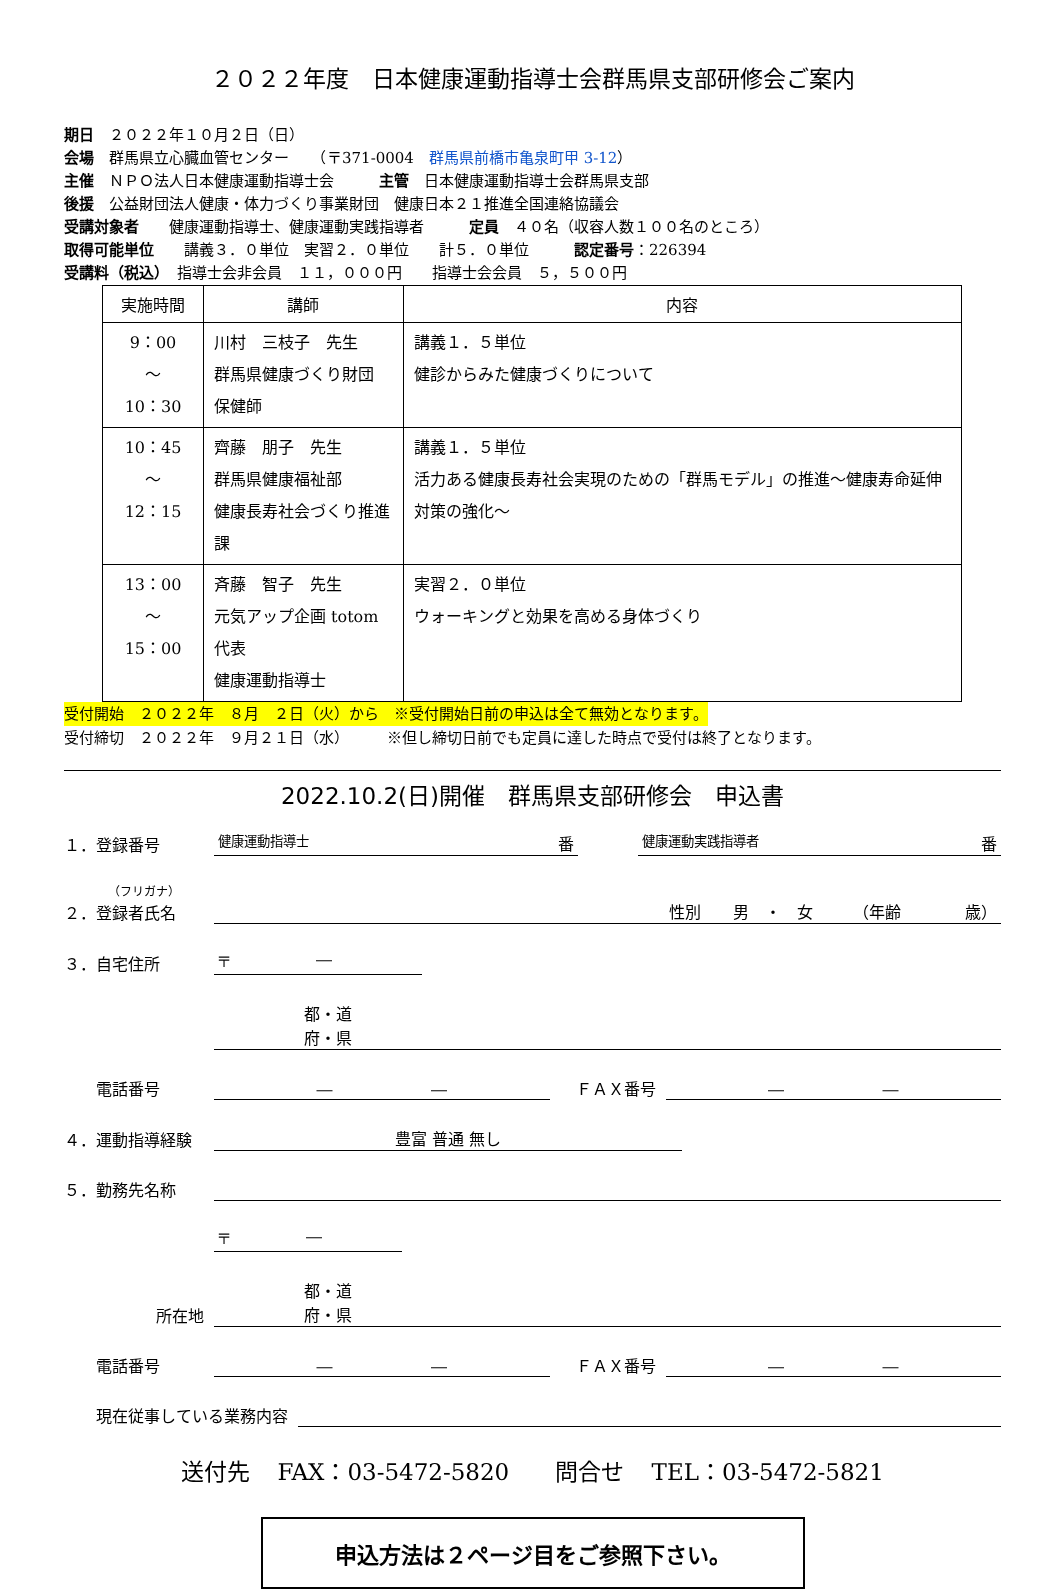２０２２年度　日本健康運動指導士会群馬県支部研修会ご案内
期日　２０２２年１０月２日（日）
会場　群馬県立心臓血管センター　　（〒371-0004　群馬県前橋市亀泉町甲 3-12）
主催　ＮＰＯ法人日本健康運動指導士会　　　主管　日本健康運動指導士会群馬県支部
後援　公益財団法人健康・体力づくり事業財団　健康日本２１推進全国連絡協議会
受講対象者　　健康運動指導士、健康運動実践指導者　　　定員　４０名（収容人数１００名のところ）
取得可能単位　　講義３．０単位　実習２．０単位　　計５．０単位　　　認定番号：226394
受講料（税込）　指導士会非会員　１１，０００円　　指導士会会員　５，５００円
| 実施時間 | 講師 | 内容 |
| --- | --- | --- |
| 9：00 ～ 10：30 | 川村 三枝子 先生 群馬県健康づくり財団 保健師 | 講義１．５単位 健診からみた健康づくりについて |
| 10：45 ～ 12：15 | 齊藤 朋子 先生 群馬県健康福祉部 健康長寿社会づくり推進課 | 講義１．５単位 活力ある健康長寿社会実現のための「群馬モデル」の推進～健康寿命延伸対策の強化～ |
| 13：00 ～ 15：00 | 斉藤 智子 先生 元気アップ企画 totom 代表 健康運動指導士 | 実習２．０単位 ウォーキングと効果を高める身体づくり |
受付開始　２０２２年　８月　２日（火）から　※受付開始日前の申込は全て無効となります。
受付締切　２０２２年　９月２１日（水）　　　※但し締切日前でも定員に達した時点で受付は終了となります。
2022.10.2(日)開催　群馬県支部研修会　申込書
１．登録番号 健康運動指導士 番 健康運動実践指導者 番
（フリガナ）
２．登録者氏名 性別　　男　・　女　　　（年齢　　　　歳）
３．自宅住所 〒 ―
都・道
府・県
　　電話番号 ― ―　ＦＡＸ番号 ― ―
４．運動指導経験 豊富 普通 無し
５．勤務先名称
〒 ―
所在地 都・道
府・県
　　電話番号 ― ―　ＦＡＸ番号 ― ―
　　現在従事している業務内容
送付先 FAX：03-5472-5820　　問合せ TEL：03-5472-5821
申込方法は２ページ目をご参照下さい。